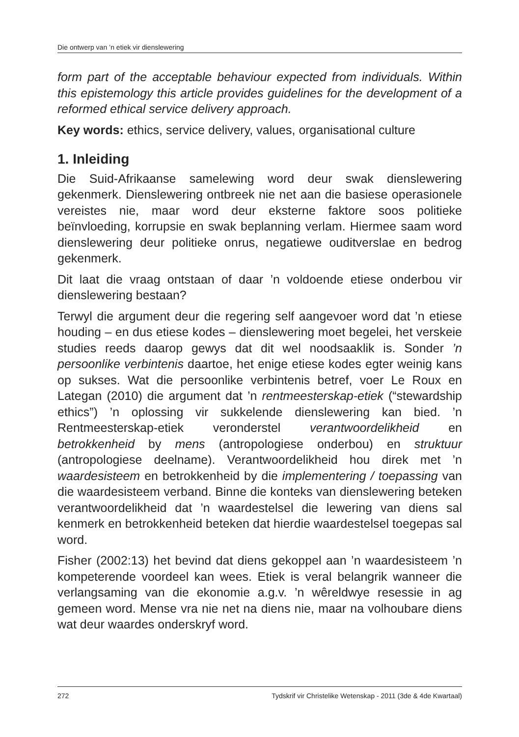Die ontwerp van ’n etiek vir dienslewering
form part of the acceptable behaviour expected from individuals. Within this epistemology this article provides guidelines for the development of a reformed ethical service delivery approach.
Key words: ethics, service delivery, values, organisational culture
1. Inleiding
Die Suid-Afrikaanse samelewing word deur swak dienslewering gekenmerk. Dienslewering ontbreek nie net aan die basiese operasionele vereistes nie, maar word deur eksterne faktore soos politieke beïnvloeding, korrupsie en swak beplanning verlam. Hiermee saam word dienslewering deur politieke onrus, negatiewe ouditverslae en bedrog gekenmerk.
Dit laat die vraag ontstaan of daar ’n voldoende etiese onderbou vir dienslewering bestaan?
Terwyl die argument deur die regering self aangevoer word dat ’n etiese houding – en dus etiese kodes – dienslewering moet begelei, het verskeie studies reeds daarop gewys dat dit wel noodsaaklik is. Sonder ’n persoonlike verbintenis daartoe, het enige etiese kodes egter weinig kans op sukses. Wat die persoonlike verbintenis betref, voer Le Roux en Lategan (2010) die argument dat ’n rentmeesterskap-etiek (“stewardship ethics”) ’n oplossing vir sukkelende dienslewering kan bied. ’n Rentmeesterskap-etiek veronderstel verantwoordelikheid en betrokkenheid by mens (antropologiese onderbou) en struktuur (antropologiese deelname). Verantwoordelikheid hou direk met ’n waardesisteem en betrokkenheid by die implementering / toepassing van die waardesisteem verband. Binne die konteks van dienslewering beteken verantwoordelikheid dat ’n waardestelsel die lewering van diens sal kenmerk en betrokkenheid beteken dat hierdie waardestelsel toegepas sal word.
Fisher (2002:13) het bevind dat diens gekoppel aan ’n waardesisteem ’n kompeterende voordeel kan wees. Etiek is veral belangrik wanneer die verlangsaming van die ekonomie a.g.v. ’n wêreldwye resessie in ag gemeen word. Mense vra nie net na diens nie, maar na volhoubare diens wat deur waardes onderskryf word.
272 Tydskrif vir Christelike Wetenskap - 2011 (3de & 4de Kwartaal)